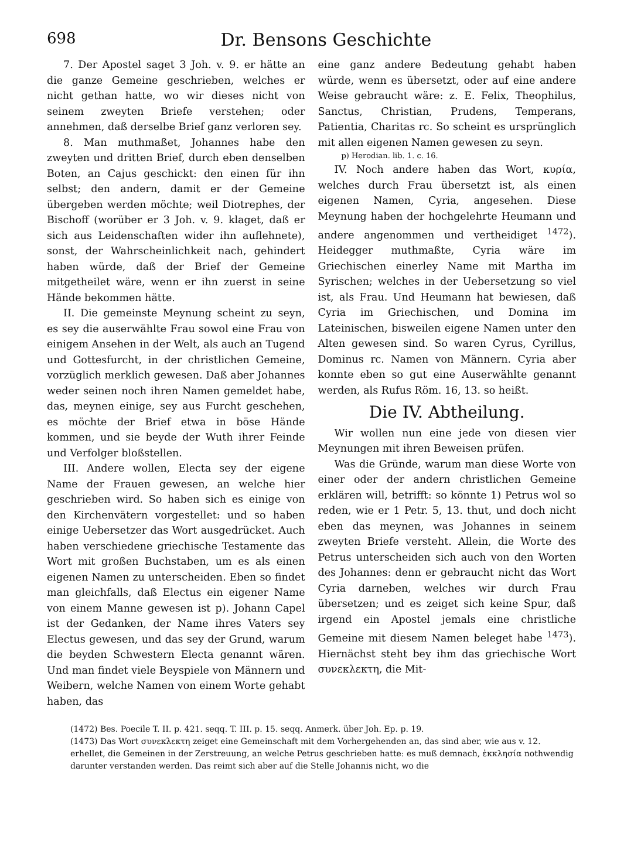698 Dr. Bensons Geschichte
7. Der Apostel saget 3 Joh. v. 9. er hätte an die ganze Gemeine geschrieben, welches er nicht gethan hatte, wo wir dieses nicht von seinem zweyten Briefe verstehen; oder annehmen, daß derselbe Brief ganz verloren sey.
8. Man muthmaßet, Johannes habe den zweyten und dritten Brief, durch eben denselben Boten, an Cajus geschickt: den einen für ihn selbst; den andern, damit er der Gemeine übergeben werden möchte; weil Diotrephes, der Bischoff (worüber er 3 Joh. v. 9. klaget, daß er sich aus Leidenschaften wider ihn auflehnete), sonst, der Wahrscheinlichkeit nach, gehindert haben würde, daß der Brief der Gemeine mitgetheilet wäre, wenn er ihn zuerst in seine Hände bekommen hätte.
II. Die gemeinste Meynung scheint zu seyn, es sey die auserwählte Frau sowol eine Frau von einigem Ansehen in der Welt, als auch an Tugend und Gottesfurcht, in der christlichen Gemeine, vorzüglich merklich gewesen. Daß aber Johannes weder seinen noch ihren Namen gemeldet habe, das, meynen einige, sey aus Furcht geschehen, es möchte der Brief etwa in böse Hände kommen, und sie beyde der Wuth ihrer Feinde und Verfolger bloßstellen.
III. Andere wollen, Electa sey der eigene Name der Frauen gewesen, an welche hier geschrieben wird. So haben sich es einige von den Kirchenvätern vorgestellet: und so haben einige Uebersetzer das Wort ausgedrücket. Auch haben verschiedene griechische Testamente das Wort mit großen Buchstaben, um es als einen eigenen Namen zu unterscheiden. Eben so findet man gleichfalls, daß Electus ein eigener Name von einem Manne gewesen ist p). Johann Capel ist der Gedanken, der Name ihres Vaters sey Electus gewesen, und das sey der Grund, warum die beyden Schwestern Electa genannt wären. Und man findet viele Beyspiele von Männern und Weibern, welche Namen von einem Worte gehabt haben, das
eine ganz andere Bedeutung gehabt haben würde, wenn es übersetzt, oder auf eine andere Weise gebraucht wäre: z. E. Felix, Theophilus, Sanctus, Christian, Prudens, Temperans, Patientia, Charitas rc. So scheint es ursprünglich mit allen eigenen Namen gewesen zu seyn.
p) Herodian. lib. 1. c. 16.
IV. Noch andere haben das Wort, κυρία, welches durch Frau übersetzt ist, als einen eigenen Namen, Cyria, angesehen. Diese Meynung haben der hochgelehrte Heumann und andere angenommen und vertheidiget <sup>1472</sup>). Heidegger muthmaßte, Cyria wäre im Griechischen einerley Name mit Martha im Syrischen; welches in der Uebersetzung so viel ist, als Frau. Und Heumann hat bewiesen, daß Cyria im Griechischen, und Domina im Lateinischen, bisweilen eigene Namen unter den Alten gewesen sind. So waren Cyrus, Cyrillus, Dominus rc. Namen von Männern. Cyria aber konnte eben so gut eine Auserwählte genannt werden, als Rufus Röm. 16, 13. so heißt.
Die IV. Abtheilung.
Wir wollen nun eine jede von diesen vier Meynungen mit ihren Beweisen prüfen.
Was die Gründe, warum man diese Worte von einer oder der andern christlichen Gemeine erklären will, betrifft: so könnte 1) Petrus wol so reden, wie er 1 Petr. 5, 13. thut, und doch nicht eben das meynen, was Johannes in seinem zweyten Briefe versteht. Allein, die Worte des Petrus unterscheiden sich auch von den Worten des Johannes: denn er gebraucht nicht das Wort Cyria darneben, welches wir durch Frau übersetzen; und es zeiget sich keine Spur, daß irgend ein Apostel jemals eine christliche Gemeine mit diesem Namen beleget habe <sup>1473</sup>). Hiernächst steht bey ihm das griechische Wort συνεκλεκτη, die Mit-
(1472) Bes. Poecile T. II. p. 421. seqq. T. III. p. 15. seqq. Anmerk. über Joh. Ep. p. 19.
(1473) Das Wort συνεκλεκτη zeiget eine Gemeinschaft mit dem Vorhergehenden an, das sind aber, wie aus v. 12. erhellet, die Gemeinen in der Zerstreuung, an welche Petrus geschrieben hatte: es muß demnach, ἐκκλησία nothwendig darunter verstanden werden. Das reimt sich aber auf die Stelle Johannis nicht, wo die